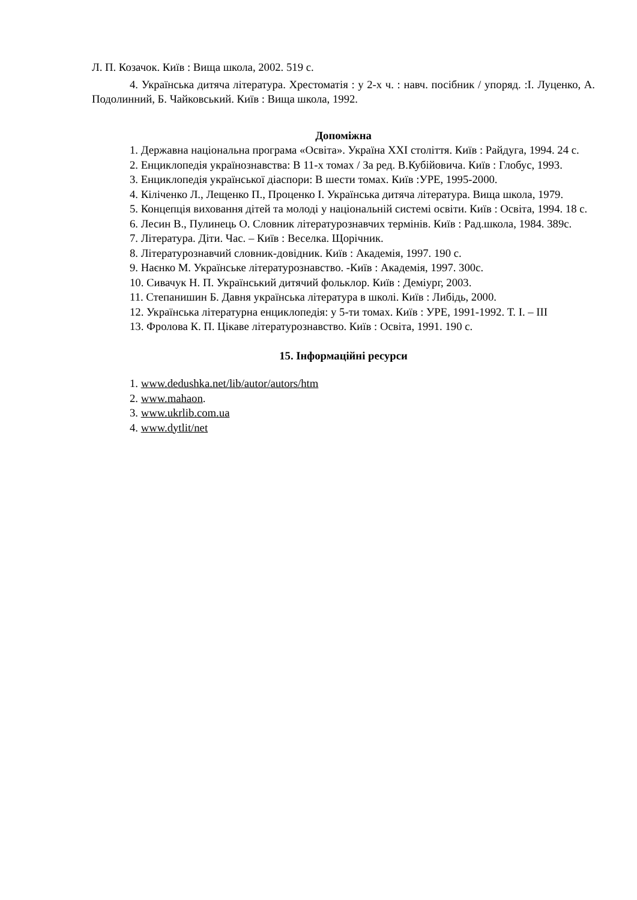Л. П. Козачок. Київ : Вища школа, 2002. 519 с.
4. Українська дитяча література. Хрестоматія : у 2-х ч. : навч. посібник / упоряд. :І. Луценко, А. Подолинний, Б. Чайковський. Київ : Вища школа, 1992.
Допоміжна
1. Державна національна програма «Освіта». Україна XXI століття. Київ : Райдуга, 1994. 24 с.
2. Енциклопедія українознавства: В 11-х томах / За ред. В.Кубійовича. Київ : Глобус, 1993.
3. Енциклопедія української діаспори: В шести томах. Київ :УРЕ, 1995-2000.
4. Кіліченко Л., Лещенко П., Проценко І. Українська дитяча література. Вища школа, 1979.
5. Концепція виховання дітей та молоді у національній системі освіти. Київ : Освіта, 1994. 18 с.
6. Лесин В., Пулинець О. Словник літературознавчих термінів. Київ : Рад.школа, 1984. 389с.
7. Література. Діти. Час. – Київ : Веселка. Щорічник.
8. Літературознавчий словник-довідник. Київ : Академія, 1997. 190 с.
9. Наєнко М. Українське літературознавство. -Київ : Академія, 1997. 300с.
10. Сивачук Н. П. Український дитячий фольклор. Київ : Деміург, 2003.
11. Степанишин Б. Давня українська література в школі. Київ : Либідь, 2000.
12. Українська літературна енциклопедія: у 5-ти томах. Київ : УРЕ, 1991-1992. Т. І. – ІІІ
13. Фролова К. П. Цікаве літературознавство. Київ : Освіта, 1991. 190 с.
15. Інформаційні ресурси
1. www.dedushka.net/lib/autor/autors/htm
2. www.mahaon.
3. www.ukrlib.com.ua
4. www.dytlit/net